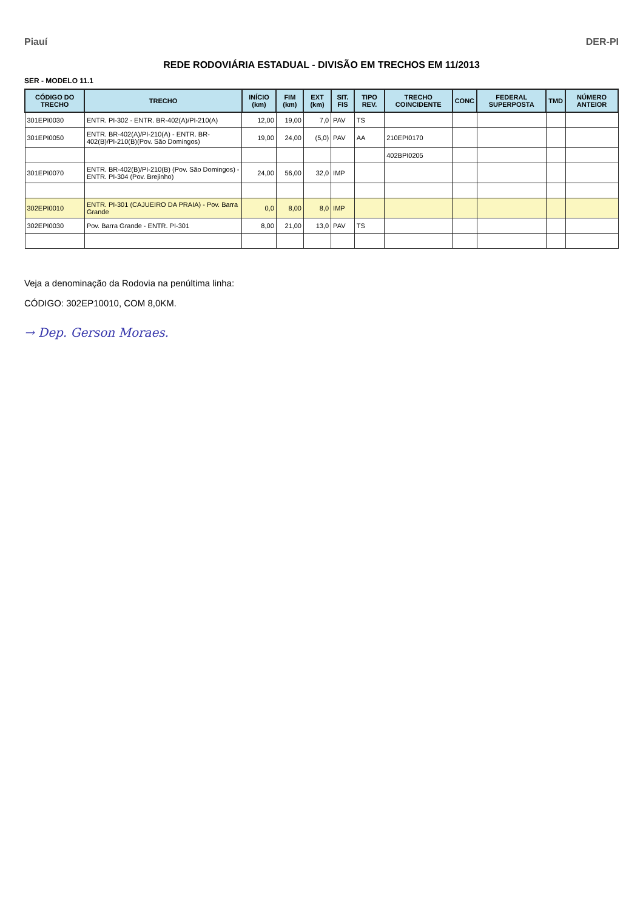Piauí DER-PI
REDE RODOVIÁRIA ESTADUAL - DIVISÃO EM TRECHOS EM 11/2013
SER - MODELO 11.1
| CÓDIGO DO TRECHO | TRECHO | INÍCIO (km) | FIM (km) | EXT (km) | SIT. FIS | TIPO REV. | TRECHO COINCIDENTE | CONC | FEDERAL SUPERPOSTA | TMD | NÚMERO ANTEIOR |
| --- | --- | --- | --- | --- | --- | --- | --- | --- | --- | --- | --- |
| 301EPI0030 | ENTR. PI-302 - ENTR. BR-402(A)/PI-210(A) | 12,00 | 19,00 | 7,0 | PAV | TS | | | | | |
| 301EPI0050 | ENTR. BR-402(A)/PI-210(A) - ENTR. BR-402(B)/PI-210(B)(Pov. São Domingos) | 19,00 | 24,00 | (5,0) | PAV | AA | 210EPI0170 | | | | |
| | | | | | | | 402BPI0205 | | | | |
| 301EPI0070 | ENTR. BR-402(B)/PI-210(B) (Pov. São Domingos) - ENTR. PI-304 (Pov. Brejinho) | 24,00 | 56,00 | 32,0 | IMP | | | | | | |
| 302EPI0010 | ENTR. PI-301 (CAJUEIRO DA PRAIA) - Pov. Barra Grande | 0,0 | 8,00 | 8,0 | IMP | | | | | | |
| 302EPI0030 | Pov. Barra Grande - ENTR. PI-301 | 8,00 | 21,00 | 13,0 | PAV | TS | | | | | |
Veja a denominação da Rodovia na penúltima linha:
CÓDIGO: 302EP10010, COM 8,0KM.
→ Dep. Gerson Moraes.